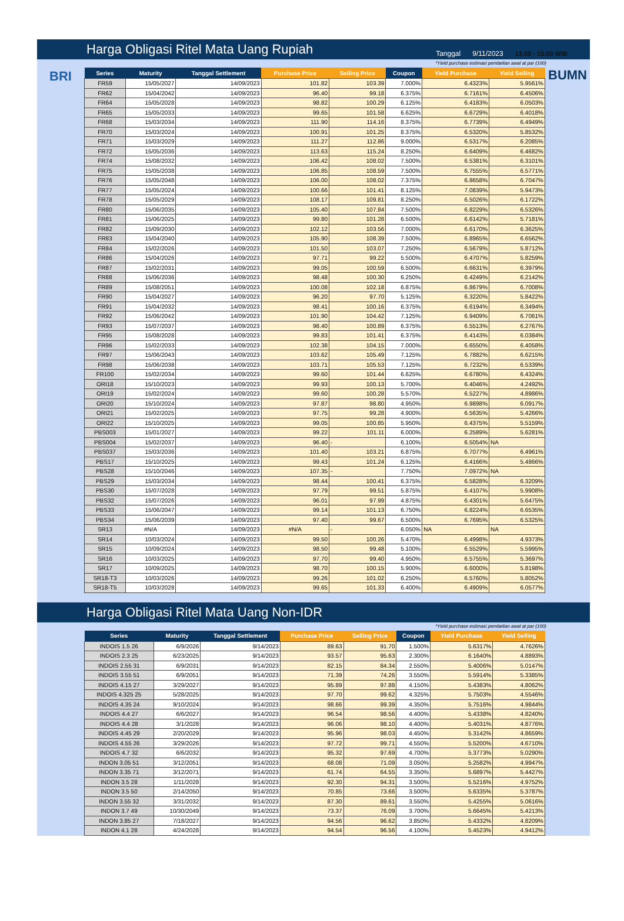Harga Obligasi Ritel Mata Uang Rupiah Tanggal 9/11/2023 13.00 - 15.00 WIB
*Yield purchase estimasi pembelian awal at par (100)
BRI
| Series | Maturity | Tanggal Settlement | Purchase Price | Selling Price | Coupon | Yield Purchase | Yield Selling |
| --- | --- | --- | --- | --- | --- | --- | --- |
| FR59 | 15/05/2027 | 14/09/2023 | 101.82 | 103.39 | 7.000% | 6.4323% | 5.9561% |
| FR62 | 15/04/2042 | 14/09/2023 | 96.40 | 99.18 | 6.375% | 6.7161% | 6.4506% |
| FR64 | 15/05/2028 | 14/09/2023 | 98.82 | 100.29 | 6.125% | 6.4183% | 6.0503% |
| FR65 | 15/05/2033 | 14/09/2023 | 99.65 | 101.58 | 6.625% | 6.6729% | 6.4018% |
| FR68 | 15/03/2034 | 14/09/2023 | 111.90 | 114.16 | 8.375% | 6.7739% | 6.4949% |
| FR70 | 15/03/2024 | 14/09/2023 | 100.91 | 101.25 | 8.375% | 6.5320% | 5.8532% |
| FR71 | 15/03/2029 | 14/09/2023 | 111.27 | 112.86 | 9.000% | 6.5317% | 6.2085% |
| FR72 | 15/05/2036 | 14/09/2023 | 113.63 | 115.24 | 8.250% | 6.6409% | 6.4682% |
| FR74 | 15/08/2032 | 14/09/2023 | 106.42 | 108.02 | 7.500% | 6.5381% | 6.3101% |
| FR75 | 15/05/2038 | 14/09/2023 | 106.85 | 108.59 | 7.500% | 6.7555% | 6.5771% |
| FR76 | 15/05/2048 | 14/09/2023 | 106.00 | 108.02 | 7.375% | 6.8658% | 6.7047% |
| FR77 | 15/05/2024 | 14/09/2023 | 100.66 | 101.41 | 8.125% | 7.0839% | 5.9473% |
| FR78 | 15/05/2029 | 14/09/2023 | 108.17 | 109.81 | 8.250% | 6.5026% | 6.1722% |
| FR80 | 15/06/2035 | 14/09/2023 | 105.40 | 107.84 | 7.500% | 6.8229% | 6.5326% |
| FR81 | 15/06/2025 | 14/09/2023 | 99.80 | 101.28 | 6.500% | 6.6142% | 5.7181% |
| FR82 | 15/09/2030 | 14/09/2023 | 102.12 | 103.56 | 7.000% | 6.6170% | 6.3625% |
| FR83 | 15/04/2040 | 14/09/2023 | 105.90 | 108.39 | 7.500% | 6.8965% | 6.6562% |
| FR84 | 15/02/2026 | 14/09/2023 | 101.50 | 103.07 | 7.250% | 6.5679% | 5.8712% |
| FR86 | 15/04/2026 | 14/09/2023 | 97.71 | 99.22 | 5.500% | 6.4707% | 5.8259% |
| FR87 | 15/02/2031 | 14/09/2023 | 99.05 | 100.59 | 6.500% | 6.6631% | 6.3979% |
| FR88 | 15/06/2036 | 14/09/2023 | 98.48 | 100.30 | 6.250% | 6.4249% | 6.2142% |
| FR89 | 15/08/2051 | 14/09/2023 | 100.08 | 102.18 | 6.875% | 6.8679% | 6.7008% |
| FR90 | 15/04/2027 | 14/09/2023 | 96.20 | 97.70 | 5.125% | 6.3220% | 5.8422% |
| FR91 | 15/04/2032 | 14/09/2023 | 98.41 | 100.16 | 6.375% | 6.6194% | 6.3494% |
| FR92 | 15/06/2042 | 14/09/2023 | 101.90 | 104.42 | 7.125% | 6.9409% | 6.7061% |
| FR93 | 15/07/2037 | 14/09/2023 | 98.40 | 100.89 | 6.375% | 6.5513% | 6.2767% |
| FR95 | 15/08/2028 | 14/09/2023 | 99.83 | 101.41 | 6.375% | 6.4143% | 6.0384% |
| FR96 | 15/02/2033 | 14/09/2023 | 102.38 | 104.15 | 7.000% | 6.6550% | 6.4058% |
| FR97 | 15/06/2043 | 14/09/2023 | 103.62 | 105.49 | 7.125% | 6.7882% | 6.6215% |
| FR98 | 15/06/2038 | 14/09/2023 | 103.71 | 105.53 | 7.125% | 6.7232% | 6.5339% |
| FR100 | 15/02/2034 | 14/09/2023 | 99.60 | 101.44 | 6.625% | 6.6780% | 6.4324% |
| ORI18 | 15/10/2023 | 14/09/2023 | 99.93 | 100.13 | 5.700% | 6.4046% | 4.2492% |
| ORI19 | 15/02/2024 | 14/09/2023 | 99.60 | 100.28 | 5.570% | 6.5227% | 4.8986% |
| ORI20 | 15/10/2024 | 14/09/2023 | 97.87 | 98.80 | 4.950% | 6.9898% | 6.0917% |
| ORI21 | 15/02/2025 | 14/09/2023 | 97.75 | 99.28 | 4.900% | 6.5635% | 5.4266% |
| ORI22 | 15/10/2025 | 14/09/2023 | 99.05 | 100.85 | 5.950% | 6.4375% | 5.5159% |
| PBS003 | 15/01/2027 | 14/09/2023 | 99.22 | 101.11 | 6.000% | 6.2589% | 5.6281% |
| PBS004 | 15/02/2037 | 14/09/2023 | 96.40 | - | 6.100% | 6.5054% | NA |
| PBS037 | 15/03/2036 | 14/09/2023 | 101.40 | 103.21 | 6.875% | 6.7077% | 6.4961% |
| PBS17 | 15/10/2025 | 14/09/2023 | 99.43 | 101.24 | 6.125% | 6.4166% | 5.4866% |
| PBS28 | 15/10/2046 | 14/09/2023 | 107.35 | - | 7.750% | 7.0972% | NA |
| PBS29 | 15/03/2034 | 14/09/2023 | 98.44 | 100.41 | 6.375% | 6.5828% | 6.3209% |
| PBS30 | 15/07/2028 | 14/09/2023 | 97.79 | 99.51 | 5.875% | 6.4107% | 5.9908% |
| PBS32 | 15/07/2026 | 14/09/2023 | 96.01 | 97.99 | 4.875% | 6.4301% | 5.6475% |
| PBS33 | 15/06/2047 | 14/09/2023 | 99.14 | 101.13 | 6.750% | 6.8224% | 6.6535% |
| PBS34 | 15/06/2039 | 14/09/2023 | 97.40 | 99.67 | 6.500% | 6.7695% | 6.5325% |
| SR13 | #N/A | 14/09/2023 | #N/A | - | 6.050% | NA | NA |
| SR14 | 10/03/2024 | 14/09/2023 | 99.50 | 100.26 | 5.470% | 6.4998% | 4.9373% |
| SR15 | 10/09/2024 | 14/09/2023 | 98.50 | 99.48 | 5.100% | 6.5529% | 5.5995% |
| SR16 | 10/03/2025 | 14/09/2023 | 97.70 | 99.40 | 4.950% | 6.5755% | 5.3697% |
| SR17 | 10/09/2025 | 14/09/2023 | 98.70 | 100.15 | 5.900% | 6.6000% | 5.8198% |
| SR18-T3 | 10/03/2026 | 14/09/2023 | 99.26 | 101.02 | 6.250% | 6.5760% | 5.8052% |
| SR18-T5 | 10/03/2028 | 14/09/2023 | 99.65 | 101.33 | 6.400% | 6.4909% | 6.0577% |
BUMN
Harga Obligasi Ritel Mata Uang Non-IDR
*Yield purchase estimasi pembelian awal at par (100)
| Series | Maturity | Tanggal Settlement | Purchase Price | Selling Price | Coupon | Yield Purchase | Yield Selling |
| --- | --- | --- | --- | --- | --- | --- | --- |
| INDOIS 1.5 26 | 6/9/2026 | 9/14/2023 | 89.63 | 91.70 | 1.500% | 5.6317% | 4.7626% |
| INDOIS 2.3 25 | 6/23/2025 | 9/14/2023 | 93.57 | 95.63 | 2.300% | 6.1640% | 4.8893% |
| INDOIS 2.55 31 | 6/9/2031 | 9/14/2023 | 82.15 | 84.34 | 2.550% | 5.4006% | 5.0147% |
| INDOIS 3.55 51 | 6/9/2051 | 9/14/2023 | 71.39 | 74.26 | 3.550% | 5.5914% | 5.3385% |
| INDOIS 4.15 27 | 3/29/2027 | 9/14/2023 | 95.89 | 97.88 | 4.150% | 5.4383% | 4.8062% |
| INDOIS 4.325 25 | 5/28/2025 | 9/14/2023 | 97.70 | 99.62 | 4.325% | 5.7503% | 4.5546% |
| INDOIS 4.35 24 | 9/10/2024 | 9/14/2023 | 98.66 | 99.39 | 4.350% | 5.7516% | 4.9844% |
| INDOIS 4.4 27 | 6/6/2027 | 9/14/2023 | 96.54 | 98.56 | 4.400% | 5.4338% | 4.8240% |
| INDOIS 4.4 28 | 3/1/2028 | 9/14/2023 | 96.06 | 98.10 | 4.400% | 5.4031% | 4.8776% |
| INDOIS 4.45 29 | 2/20/2029 | 9/14/2023 | 95.96 | 98.03 | 4.450% | 5.3142% | 4.8659% |
| INDOIS 4.55 26 | 3/29/2026 | 9/14/2023 | 97.72 | 99.71 | 4.550% | 5.5200% | 4.6710% |
| INDOIS 4.7 32 | 6/6/2032 | 9/14/2023 | 95.32 | 97.69 | 4.700% | 5.3773% | 5.0290% |
| INDON 3.05 51 | 3/12/2051 | 9/14/2023 | 68.08 | 71.09 | 3.050% | 5.2582% | 4.9947% |
| INDON 3.35 71 | 3/12/2071 | 9/14/2023 | 61.74 | 64.55 | 3.350% | 5.6897% | 5.4427% |
| INDON 3.5 28 | 1/11/2028 | 9/14/2023 | 92.30 | 94.31 | 3.500% | 5.5216% | 4.9752% |
| INDON 3.5 50 | 2/14/2050 | 9/14/2023 | 70.85 | 73.66 | 3.500% | 5.6335% | 5.3787% |
| INDON 3.55 32 | 3/31/2032 | 9/14/2023 | 87.30 | 89.61 | 3.550% | 5.4255% | 5.0616% |
| INDON 3.7 49 | 10/30/2049 | 9/14/2023 | 73.37 | 76.09 | 3.700% | 5.6645% | 5.4213% |
| INDON 3.85 27 | 7/18/2027 | 9/14/2023 | 94.56 | 96.62 | 3.850% | 5.4332% | 4.8209% |
| INDON 4.1 28 | 4/24/2028 | 9/14/2023 | 94.54 | 96.56 | 4.100% | 5.4523% | 4.9412% |